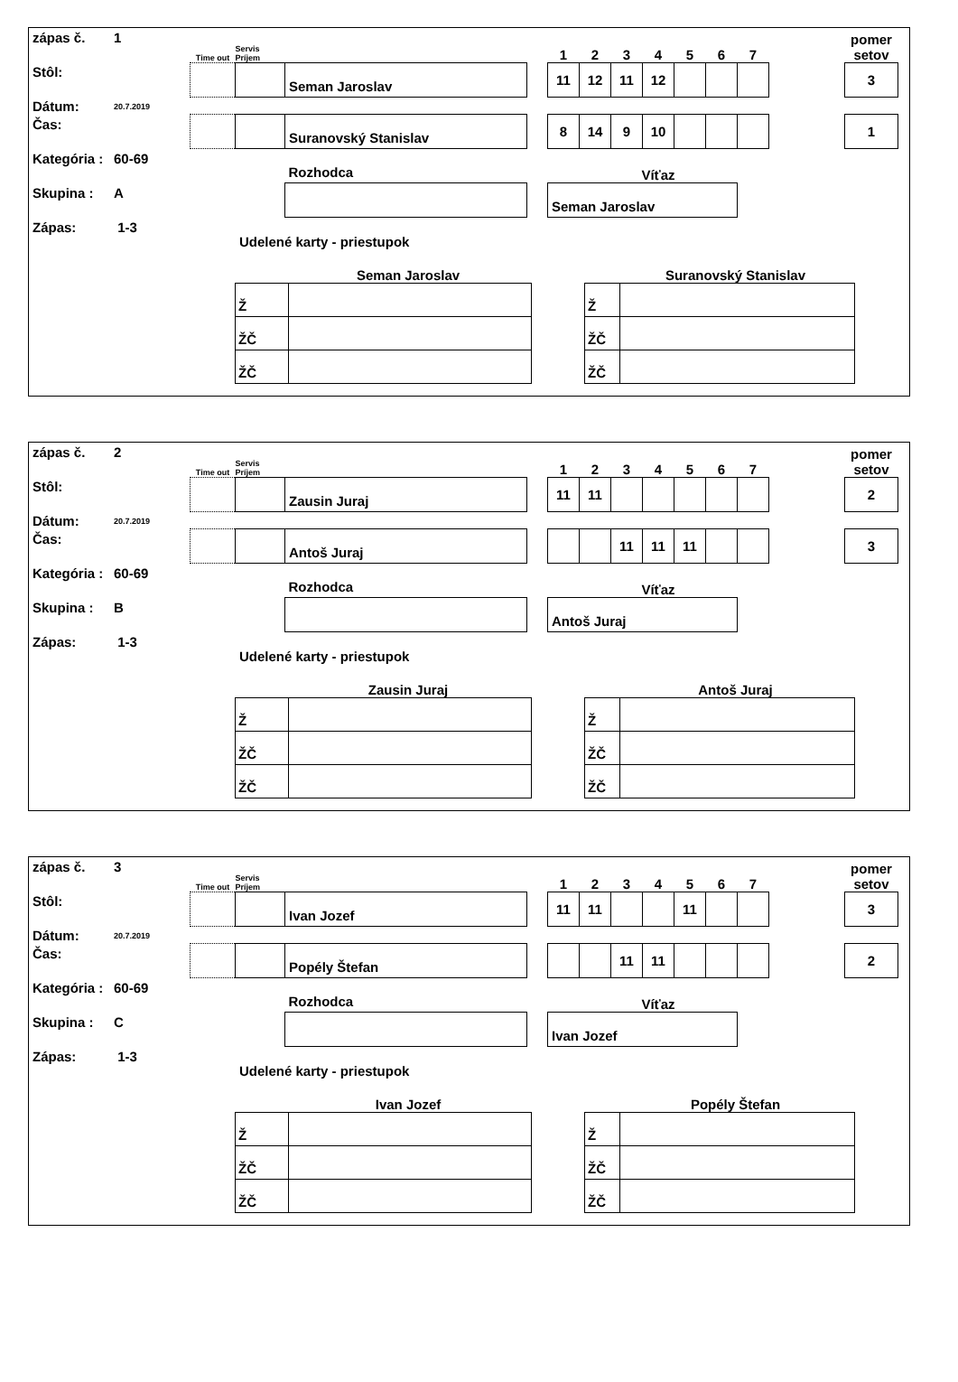zápas č. 1
Stôl:
Dátum: 20.7.2019
Čas:
Kategória : 60-69
Skupina : A
Zápas: 1-3
| Time out | Servis Príjem | | | 1 | 2 | 3 | 4 | 5 | 6 | 7 | | pomer setov |
| | | Seman Jaroslav | | 11 | 12 | 11 | 12 | | | | | 3 |
| | | Suranovský Stanislav | | 8 | 14 | 9 | 10 | | | | | 1 |
| | | Rozhodca | | Víťaz | | | | | | | | |
| | | | | Seman Jaroslav | | | | | | | | |
Udelené karty - priestupok
Seman Jaroslav
| Ž | |
| ŽČ | |
| ŽČ | |
Suranovský Stanislav
| Ž | |
| ŽČ | |
| ŽČ | |
zápas č. 2
Stôl:
Dátum: 20.7.2019
Čas:
Kategória : 60-69
Skupina : B
Zápas: 1-3
| Time out | Servis Príjem | | | 1 | 2 | 3 | 4 | 5 | 6 | 7 | | pomer setov |
| | | Zausin Juraj | | 11 | 11 | | | | | | | 2 |
| | | Antoš Juraj | | | | 11 | 11 | 11 | | | | 3 |
| | | Rozhodca | | Víťaz | | | | | | | | |
| | | | | Antoš Juraj | | | | | | | | |
Udelené karty - priestupok
Zausin Juraj
| Ž | |
| ŽČ | |
| ŽČ | |
Antoš Juraj
| Ž | |
| ŽČ | |
| ŽČ | |
zápas č. 3
Stôl:
Dátum: 20.7.2019
Čas:
Kategória : 60-69
Skupina : C
Zápas: 1-3
| Time out | Servis Príjem | | | 1 | 2 | 3 | 4 | 5 | 6 | 7 | | pomer setov |
| | | Ivan Jozef | | 11 | 11 | | | 11 | | | | 3 |
| | | Popély Štefan | | | | 11 | 11 | | | | | 2 |
| | | Rozhodca | | Víťaz | | | | | | | | |
| | | | | Ivan Jozef | | | | | | | | |
Udelené karty - priestupok
Ivan Jozef
| Ž | |
| ŽČ | |
| ŽČ | |
Popély Štefan
| Ž | |
| ŽČ | |
| ŽČ | |